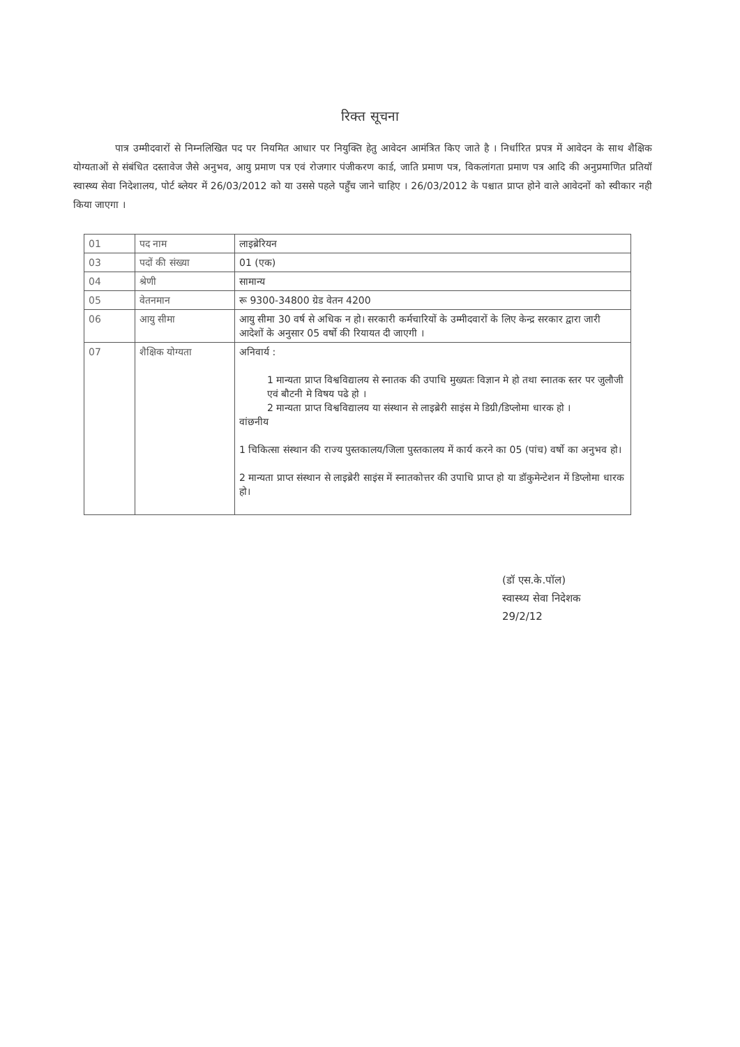रिक्त सूचना
पात्र उम्मीदवारों से निम्नलिखित पद पर नियमित आधार पर नियुक्ति हेतु आवेदन आमंत्रित किए जाते है । निर्धारित प्रपत्र में आवेदन के साथ शैक्षिक योग्यताओं से संबंधित दस्तावेज जैसे अनुभव, आयु प्रमाण पत्र एवं रोजगार पंजीकरण कार्ड, जाति प्रमाण पत्र, विकलांगता प्रमाण पत्र आदि की अनुप्रमाणित प्रतियॉ स्वास्थ्य सेवा निदेशालय, पोर्ट ब्लेयर में 26/03/2012 को या उससे पहले पहुँच जाने चाहिए । 26/03/2012 के पश्चात प्राप्त होने वाले आवेदनों को स्वीकार नही किया जाएगा ।
| 01 | पद नाम | लाइब्रेरियन |
| 03 | पदों की संख्या | 01 (एक) |
| 04 | श्रेणी | सामान्य |
| 05 | वेतनमान | रू 9300-34800 ग्रेड वेतन 4200 |
| 06 | आयु सीमा | आयु सीमा 30 वर्ष से अधिक न हो। सरकारी कर्मचारियों के उम्मीदवारों के लिए केन्द्र सरकार द्वारा जारी आदेशों के अनुसार 05 वर्षो की रियायत दी जाएगी । |
| 07 | शैक्षिक योग्यता | अनिवार्य : 1 मान्यता प्राप्त विश्वविद्यालय से स्नातक की उपाधि मुख्यतः विज्ञान मे हो तथा स्नातक स्तर पर जुलौजी एवं बौटनी मे विषय पढे हो । 2 मान्यता प्राप्त विश्वविद्यालय या संस्थान से लाइब्रेरी साइंस मे डिग्री/डिप्लोमा धारक हो । वांछनीय 1 चिकित्सा संस्थान की राज्य पुस्तकालय/जिला पुस्तकालय में कार्य करने का 05 (पांच) वर्षो का अनुभव हो। 2 मान्यता प्राप्त संस्थान से लाइब्रेरी साइंस में स्नातकोत्तर की उपाधि प्राप्त हो या डॉकुमेन्टेशन में डिप्लोमा धारक हो। |
(डॉ एस.के.पॉल)
स्वास्थ्य सेवा निदेशक
29/2/12